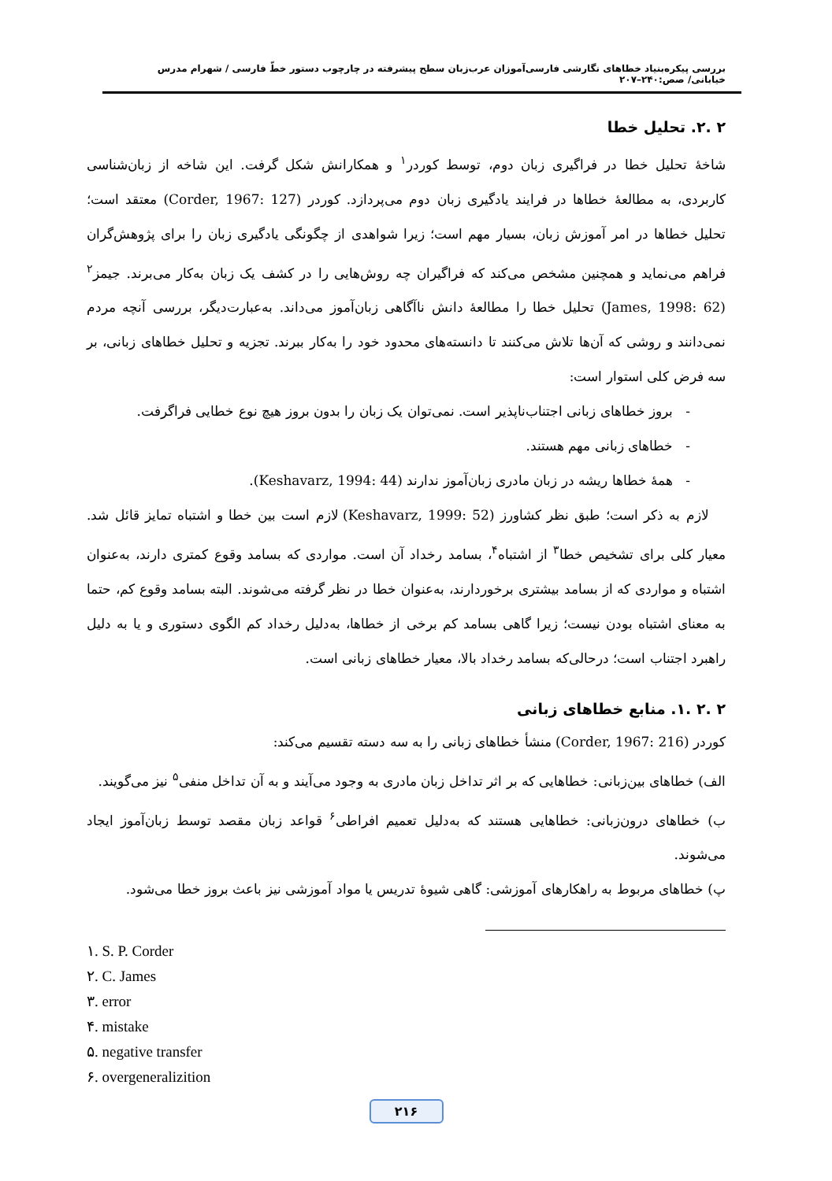بررسی پیکره‌بنیاد خطاهای نگارشی فارسی‌آموزان عرب‌زبان سطح پیشرفته در چارچوب دستور خطّ فارسی / شهرام مدرس خیابانی/ صص:۲۴۰–۲۰۷
۲ .۲. تحلیل خطا
شاخهٔ تحلیل خطا در فراگیری زبان دوم، توسط کوردر<sup>۱</sup> و همکارانش شکل گرفت. این شاخه از زبان‌شناسی کاربردی، به مطالعهٔ خطاها در فرایند یادگیری زبان دوم می‌پردازد. کوردر (Corder, 1967: 127) معتقد است؛ تحلیل خطاها در امر آموزش زبان، بسیار مهم است؛ زیرا شواهدی از چگونگی یادگیری زبان را برای پژوهش‌گران فراهم می‌نماید و همچنین مشخص می‌کند که فراگیران چه روش‌هایی را در کشف یک زبان به‌کار می‌برند. جیمز<sup>۲</sup> (James, 1998: 62) تحلیل خطا را مطالعهٔ دانش ناآگاهی زبان‌آموز می‌داند. به‌عبارت‌دیگر، بررسی آنچه مردم نمی‌دانند و روشی که آن‌ها تلاش می‌کنند تا دانسته‌های محدود خود را به‌کار ببرند. تجزیه و تحلیل خطاهای زبانی، بر سه فرض کلی استوار است:
- بروز خطاهای زبانی اجتناب‌ناپذیر است. نمی‌توان یک زبان را بدون بروز هیچ نوع خطایی فراگرفت.
- خطاهای زبانی مهم هستند.
- همهٔ خطاها ریشه در زبان مادری زبان‌آموز ندارند (Keshavarz, 1994: 44).
لازم به ذکر است؛ طبق نظر کشاورز (Keshavarz, 1999: 52) لازم است بین خطا و اشتباه تمایز قائل شد. معیار کلی برای تشخیص خطا<sup>۳</sup> از اشتباه<sup>۴</sup>، بسامد رخداد آن است. مواردی که بسامد وقوع کمتری دارند، به‌عنوان اشتباه و مواردی که از بسامد بیشتری برخوردارند، به‌عنوان خطا در نظر گرفته می‌شوند. البته بسامد وقوع کم، حتما به معنای اشتباه بودن نیست؛ زیرا گاهی بسامد کم برخی از خطاها، به‌دلیل رخداد کم الگوی دستوری و یا به دلیل راهبرد اجتناب است؛ درحالی‌که بسامد رخداد بالا، معیار خطاهای زبانی است.
۲ .۲ .۱. منابع خطاهای زبانی
کوردر (Corder, 1967: 216) منشأ خطاهای زبانی را به سه دسته تقسیم می‌کند:
الف) خطاهای بین‌زبانی: خطاهایی که بر اثر تداخل زبان مادری به وجود می‌آیند و به آن تداخل منفی<sup>۵</sup> نیز می‌گویند.
ب) خطاهای درون‌زبانی: خطاهایی هستند که به‌دلیل تعمیم افراطی<sup>۶</sup> قواعد زبان مقصد توسط زبان‌آموز ایجاد می‌شوند.
پ) خطاهای مربوط به راهکارهای آموزشی: گاهی شیوهٔ تدریس یا مواد آموزشی نیز باعث بروز خطا می‌شود.
۱. S. P. Corder
۲. C. James
۳. error
۴. mistake
۵. negative transfer
۶. overgeneralizition
۲۱۶